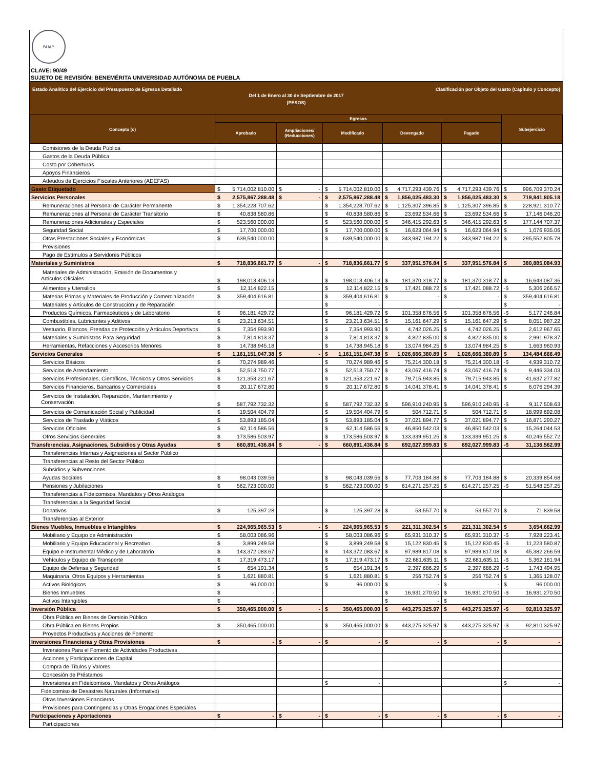BUAP
CLAVE: 90/49
SUJETO DE REVISIÓN: BENEMÉRITA UNIVERSIDAD AUTÓNOMA DE PUEBLA
Estado Analítico del Ejercicio del Presupuesto de Egresos Detallado
Clasificación por Objeto del Gasto (Capítulo y Concepto)
Del 1 de Enero al 30 de Septiembre de 2017
(PESOS)
| Concepto (c) | Egresos | | | | | Subejercicio |
| --- | --- | --- | --- | --- | --- | --- |
| | Aprobado | Ampliaciones/ (Reducciones) | Modificado | Devengado | Pagado | |
| Comisiones de la Deuda Pública | | | | | | |
| Gastos de la Deuda Pública | | | | | | |
| Costo por Coberturas | | | | | | |
| Apoyos Financieros | | | | | | |
| Adeudos de Ejercicios Fiscales Anteriores (ADEFAS) | | | | | | |
| Gasto Etiquetado | $ 5,714,002,810.00 | $ - | $ 5,714,002,810.00 | $ 4,717,293,439.76 | $ 4,717,293,439.76 | $ 996,709,370.24 |
| Servicios Personales | $ 2,575,867,288.48 | $ - | $ 2,575,867,288.48 | $ 1,856,025,483.30 | $ 1,856,025,483.30 | $ 719,841,805.18 |
| Remuneraciones al Personal de Carácter Permanente | $ 1,354,228,707.62 | | $ 1,354,228,707.62 | $ 1,125,307,396.85 | $ 1,125,307,396.85 | $ 228,921,310.77 |
| Remuneraciones al Personal de Carácter Transitorio | $ 40,838,580.86 | | $ 40,838,580.86 | $ 23,692,534.66 | $ 23,692,534.66 | $ 17,146,046.20 |
| Remuneraciones Adicionales y Especiales | $ 523,560,000.00 | | $ 523,560,000.00 | $ 346,415,292.63 | $ 346,415,292.63 | $ 177,144,707.37 |
| Seguridad Social | $ 17,700,000.00 | | $ 17,700,000.00 | $ 16,623,064.94 | $ 16,623,064.94 | $ 1,076,935.06 |
| Otras Prestaciones Sociales y Económicas | $ 639,540,000.00 | | $ 639,540,000.00 | $ 343,987,194.22 | $ 343,987,194.22 | $ 295,552,805.78 |
| Previsiones | | | | | | |
| Pago de Estímulos a Servidores Públicos | | | | | | |
| Materiales y Suministros | $ 718,836,661.77 | $ - | $ 718,836,661.77 | $ 337,951,576.84 | $ 337,951,576.84 | $ 380,885,084.93 |
| Materiales de Administración, Emisión de Documentos y Artículos Oficiales | $ 198,013,406.13 | | $ 198,013,406.13 | $ 181,370,318.77 | $ 181,370,318.77 | $ 16,643,087.36 |
| Alimentos y Utensilios | $ 12,114,822.15 | | $ 12,114,822.15 | $ 17,421,088.72 | $ 17,421,088.72 | -$ 5,306,266.57 |
| Materias Primas y Materiales de Producción y Comercialización | $ 359,404,616.81 | | $ 359,404,616.81 | $ - | $ - | $ 359,404,616.81 |
| Materiales y Artículos de Construcción y de Reparación | | | $ - | | | $ - |
| Productos Químicos, Farmacéuticos y de Laboratorio | $ 96,181,429.72 | | $ 96,181,429.72 | $ 101,358,676.56 | $ 101,358,676.56 | -$ 5,177,246.84 |
| Combustibles, Lubricantes y Aditivos | $ 23,213,634.51 | | $ 23,213,634.51 | $ 15,161,647.29 | $ 15,161,647.29 | $ 8,051,987.22 |
| Vestuario, Blancos, Prendas de Protección y Artículos Deportivos | $ 7,354,993.90 | | $ 7,354,993.90 | $ 4,742,026.25 | $ 4,742,026.25 | $ 2,612,967.65 |
| Materiales y Suministros Para Seguridad | $ 7,814,813.37 | | $ 7,814,813.37 | $ 4,822,835.00 | $ 4,822,835.00 | $ 2,991,978.37 |
| Herramientas, Refacciones y Accesorios Menores | $ 14,738,945.18 | | $ 14,738,945.18 | $ 13,074,984.25 | $ 13,074,984.25 | $ 1,663,960.93 |
| Servicios Generales | $ 1,161,151,047.38 | $ - | $ 1,161,151,047.38 | $ 1,026,666,380.89 | $ 1,026,666,380.89 | $ 134,484,666.49 |
| Servicios Básicos | $ 70,274,989.46 | | $ 70,274,989.46 | $ 75,214,300.18 | $ 75,214,300.18 | -$ 4,939,310.72 |
| Servicios de Arrendamiento | $ 52,513,750.77 | | $ 52,513,750.77 | $ 43,067,416.74 | $ 43,067,416.74 | $ 9,446,334.03 |
| Servicios Profesionales, Científicos, Técnicos y Otros Servicios | $ 121,353,221.67 | | $ 121,353,221.67 | $ 79,715,943.85 | $ 79,715,943.85 | $ 41,637,277.82 |
| Servicios Financieros, Bancarios y Comerciales | $ 20,117,672.80 | | $ 20,117,672.80 | $ 14,041,378.41 | $ 14,041,378.41 | $ 6,076,294.39 |
| Servicios de Instalación, Reparación, Mantenimiento y Conservación | $ 587,792,732.32 | | $ 587,792,732.32 | $ 596,910,240.95 | $ 596,910,240.95 | -$ 9,117,508.63 |
| Servicios de Comunicación Social y Publicidad | $ 19,504,404.79 | | $ 19,504,404.79 | $ 504,712.71 | $ 504,712.71 | $ 18,999,692.08 |
| Servicios de Traslado y Viáticos | $ 53,893,185.04 | | $ 53,893,185.04 | $ 37,021,894.77 | $ 37,021,894.77 | $ 16,871,290.27 |
| Servicios Oficiales | $ 62,114,586.56 | | $ 62,114,586.56 | $ 46,850,542.03 | $ 46,850,542.03 | $ 15,264,044.53 |
| Otros Servicios Generales | $ 173,586,503.97 | | $ 173,586,503.97 | $ 133,339,951.25 | $ 133,339,951.25 | $ 40,246,552.72 |
| Transferencias, Asignaciones, Subsidios y Otras Ayudas | $ 660,891,436.84 | $ - | $ 660,891,436.84 | $ 692,027,999.83 | $ 692,027,999.83 | -$ 31,136,562.99 |
| Transferencias Internas y Asignaciones al Sector Público | | | | | | |
| Transferencias al Resto del Sector Público | | | | | | |
| Subsidios y Subvenciones | | | | | | |
| Ayudas Sociales | $ 98,043,039.56 | | $ 98,043,039.56 | $ 77,703,184.88 | $ 77,703,184.88 | $ 20,339,854.68 |
| Pensiones y Jubilaciones | $ 562,723,000.00 | | $ 562,723,000.00 | $ 614,271,257.25 | $ 614,271,257.25 | -$ 51,548,257.25 |
| Transferencias a Fideicomisos, Mandatos y Otros Análogos | | | | | | |
| Transferencias a la Seguridad Social | | | | | | |
| Donativos | $ 125,397.28 | | $ 125,397.28 | $ 53,557.70 | $ 53,557.70 | $ 71,839.58 |
| Transferencias al Exterior | | | | | | |
| Bienes Muebles, Inmuebles e Intangibles | $ 224,965,965.53 | $ - | $ 224,965,965.53 | $ 221,311,302.54 | $ 221,311,302.54 | $ 3,654,662.99 |
| Mobiliario y Equipo de Administración | $ 58,003,086.96 | | $ 58,003,086.96 | $ 65,931,310.37 | $ 65,931,310.37 | -$ 7,928,223.41 |
| Mobiliario y Equipo Educacional y Recreativo | $ 3,899,249.58 | | $ 3,899,249.58 | $ 15,122,830.45 | $ 15,122,830.45 | -$ 11,223,580.87 |
| Equipo e Instrumental Médico y de Laboratorio | $ 143,372,083.67 | | $ 143,372,083.67 | $ 97,989,817.08 | $ 97,989,817.08 | $ 45,382,266.59 |
| Vehículos y Equipo de Transporte | $ 17,319,473.17 | | $ 17,319,473.17 | $ 22,681,635.11 | $ 22,681,635.11 | -$ 5,362,161.94 |
| Equipo de Defensa y Seguridad | $ 654,191.34 | | $ 654,191.34 | $ 2,397,686.29 | $ 2,397,686.29 | -$ 1,743,494.95 |
| Maquinaria, Otros Equipos y Herramientas | $ 1,621,880.81 | | $ 1,621,880.81 | $ 256,752.74 | $ 256,752.74 | $ 1,365,128.07 |
| Activos Biológicos | $ 96,000.00 | | $ 96,000.00 | $ - | $ - | $ 96,000.00 |
| Bienes Inmuebles | $ - | | | $ 16,931,270.50 | $ 16,931,270.50 | -$ 16,931,270.50 |
| Activos Intangibles | $ - | | | $ - | $ - | |
| Inversión Pública | $ 350,465,000.00 | $ - | $ 350,465,000.00 | $ 443,275,325.97 | $ 443,275,325.97 | -$ 92,810,325.97 |
| Obra Pública en Bienes de Dominio Público | | | | | | |
| Obra Pública en Bienes Propios | $ 350,465,000.00 | | $ 350,465,000.00 | $ 443,275,325.97 | $ 443,275,325.97 | -$ 92,810,325.97 |
| Proyectos Productivos y Acciones de Fomento | | | | | | |
| Inversiones Financieras y Otras Provisiones | $ - | $ - | $ - | $ - | $ - | $ - |
| Inversiones Para el Fomento de Actividades Productivas | | | | | | |
| Acciones y Participaciones de Capital | | | | | | |
| Compra de Títulos y Valores | | | | | | |
| Concesión de Préstamos | | | | | | |
| Inversiones en Fideicomisos, Mandatos y Otros Análogos | | | $ - | | | $ - |
| Fideicomiso de Desastres Naturales (Informativo) | | | | | | |
| Otras Inversiones Financieras | | | | | | |
| Provisiones para Contingencias y Otras Erogaciones Especiales | | | | | | |
| Participaciones y Aportaciones | $ - | $ - | $ - | $ - | $ - | $ - |
| Participaciones | | | | | | |